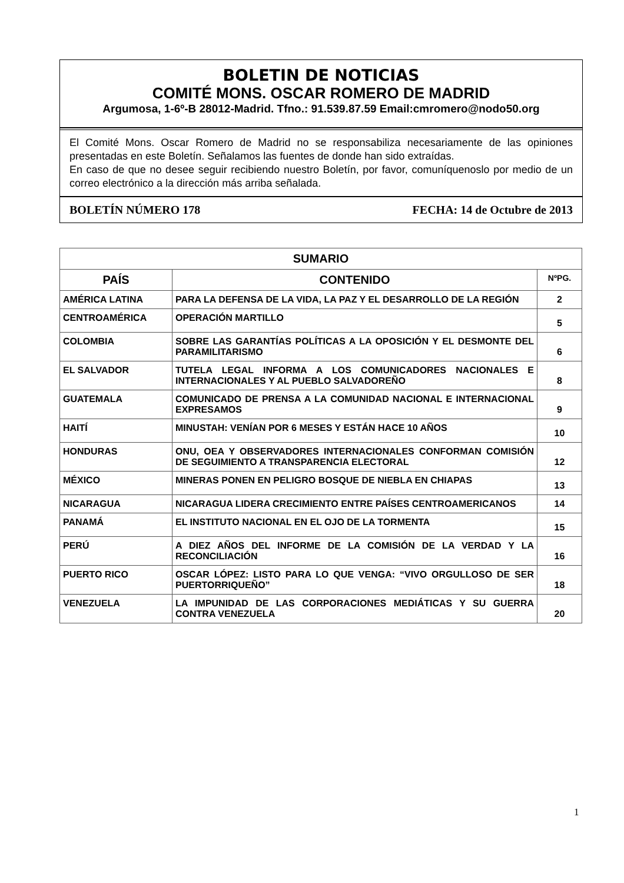BOLETIN DE NOTICIAS
COMITÉ MONS. OSCAR ROMERO DE MADRID
Argumosa, 1-6º-B 28012-Madrid. Tfno.: 91.539.87.59 Email:cmromero@nodo50.org
El Comité Mons. Oscar Romero de Madrid no se responsabiliza necesariamente de las opiniones presentadas en este Boletín. Señalamos las fuentes de donde han sido extraídas.
En caso de que no desee seguir recibiendo nuestro Boletín, por favor, comuníquenoslo por medio de un correo electrónico a la dirección más arriba señalada.
BOLETÍN NÚMERO 178 FECHA: 14 de Octubre de 2013
| SUMARIO | | |
| --- | --- | --- |
| PAÍS | CONTENIDO | NºPG. |
| AMÉRICA LATINA | PARA LA DEFENSA DE LA VIDA, LA PAZ Y EL DESARROLLO DE LA REGIÓN | 2 |
| CENTROAMÉRICA | OPERACIÓN MARTILLO | 5 |
| COLOMBIA | SOBRE LAS GARANTÍAS POLÍTICAS A LA OPOSICIÓN Y EL DESMONTE DEL PARAMILITARISMO | 6 |
| EL SALVADOR | TUTELA LEGAL INFORMA A LOS COMUNICADORES NACIONALES E INTERNACIONALES Y AL PUEBLO SALVADOREÑO | 8 |
| GUATEMALA | COMUNICADO DE PRENSA A LA COMUNIDAD NACIONAL E INTERNACIONAL EXPRESAMOS | 9 |
| HAITÍ | MINUSTAH: VENÍAN POR 6 MESES Y ESTÁN HACE 10 AÑOS | 10 |
| HONDURAS | ONU, OEA Y OBSERVADORES INTERNACIONALES CONFORMAN COMISIÓN DE SEGUIMIENTO A TRANSPARENCIA ELECTORAL | 12 |
| MÉXICO | MINERAS PONEN EN PELIGRO BOSQUE DE NIEBLA EN CHIAPAS | 13 |
| NICARAGUA | NICARAGUA LIDERA CRECIMIENTO ENTRE PAÍSES CENTROAMERICANOS | 14 |
| PANAMÁ | EL INSTITUTO NACIONAL EN EL OJO DE LA TORMENTA | 15 |
| PERÚ | A DIEZ AÑOS DEL INFORME DE LA COMISIÓN DE LA VERDAD Y LA RECONCILIACIÓN | 16 |
| PUERTO RICO | OSCAR LÓPEZ: LISTO PARA LO QUE VENGA: “VIVO ORGULLOSO DE SER PUERTORRIQUEÑO” | 18 |
| VENEZUELA | LA IMPUNIDAD DE LAS CORPORACIONES MEDIÁTICAS Y SU GUERRA CONTRA VENEZUELA | 20 |
1